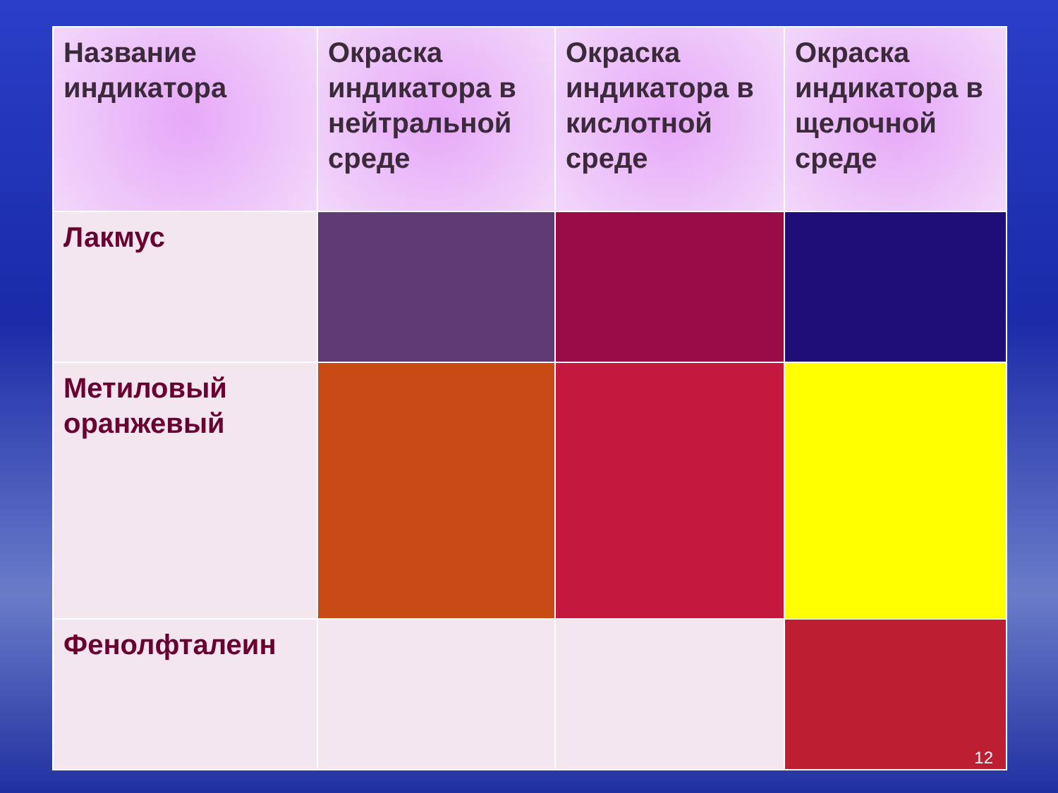| Название индикатора | Окраска индикатора в нейтральной среде | Окраска индикатора в кислотной среде | Окраска индикатора в щелочной среде |
| --- | --- | --- | --- |
| Лакмус | | | |
| Метиловый оранжевый | | | |
| Фенолфталеин | | | |
12